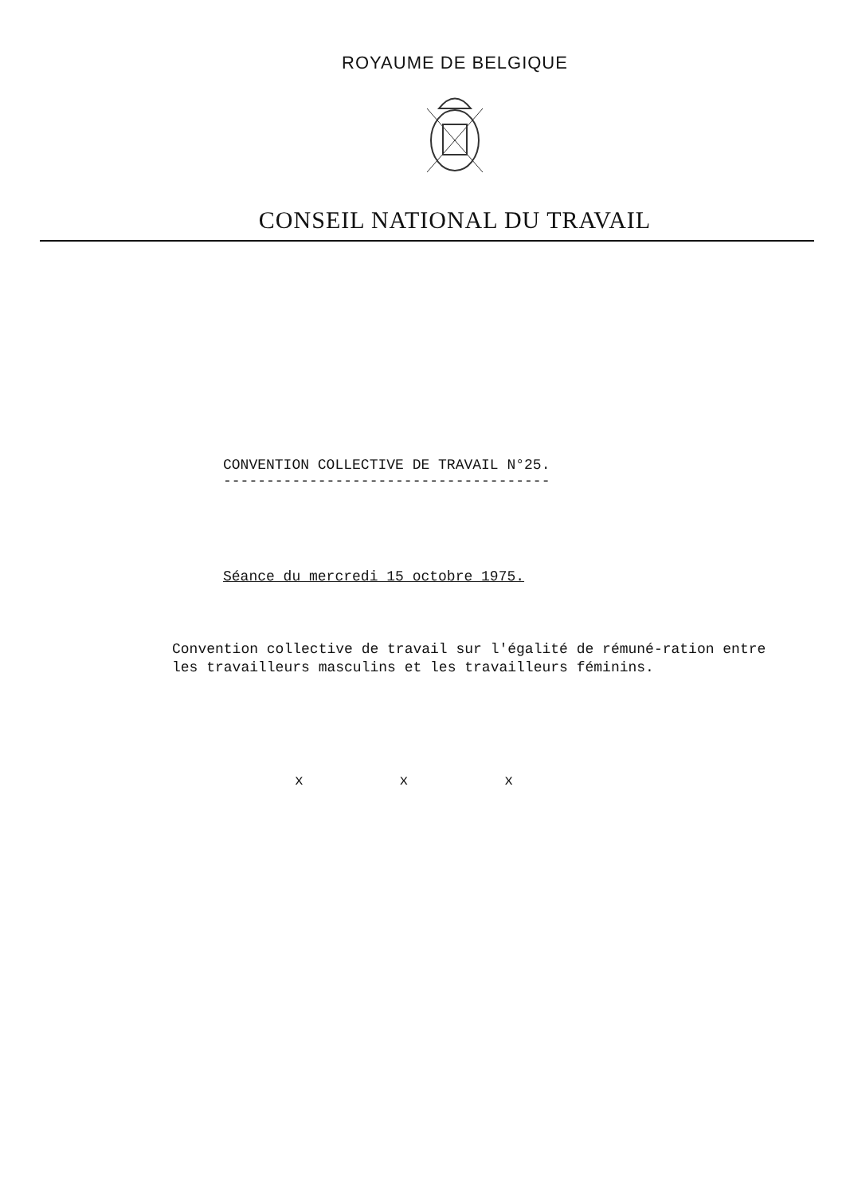ROYAUME DE BELGIQUE
CONSEIL NATIONAL DU TRAVAIL
CONVENTION COLLECTIVE DE TRAVAIL N°25.
--------------------------------------
Séance du mercredi 15 octobre 1975.
Convention collective de travail sur l'égalité de rémuné-ration entre les travailleurs masculins et les travailleurs féminins.
x x x